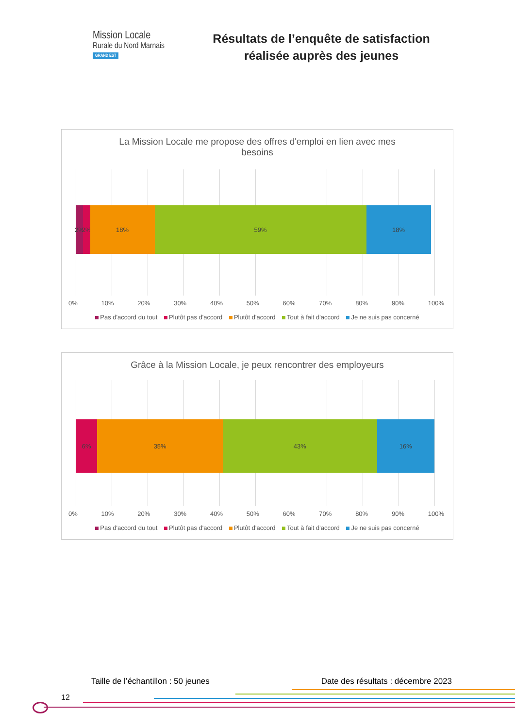Mission Locale
Rurale du Nord Marnais
GRAND EST
Résultats de l’enquête de satisfaction
réalisée auprès des jeunes
La Mission Locale me propose des offres d'emploi en lien avec mes
besoins
2% 2% 18% 59% 18%
0% 10% 20% 30% 40% 50% 60% 70% 80% 90% 100%
Pas d'accord du tout Plutôt pas d'accord Plutôt d'accord Tout à fait d'accord Je ne suis pas concerné
Grâce à la Mission Locale, je peux rencontrer des employeurs
6% 35% 43% 16%
0% 10% 20% 30% 40% 50% 60% 70% 80% 90% 100%
Pas d'accord du tout Plutôt pas d'accord Plutôt d'accord Tout à fait d'accord Je ne suis pas concerné
Taille de l’échantillon : 50 jeunes Date des résultats : décembre 2023
12